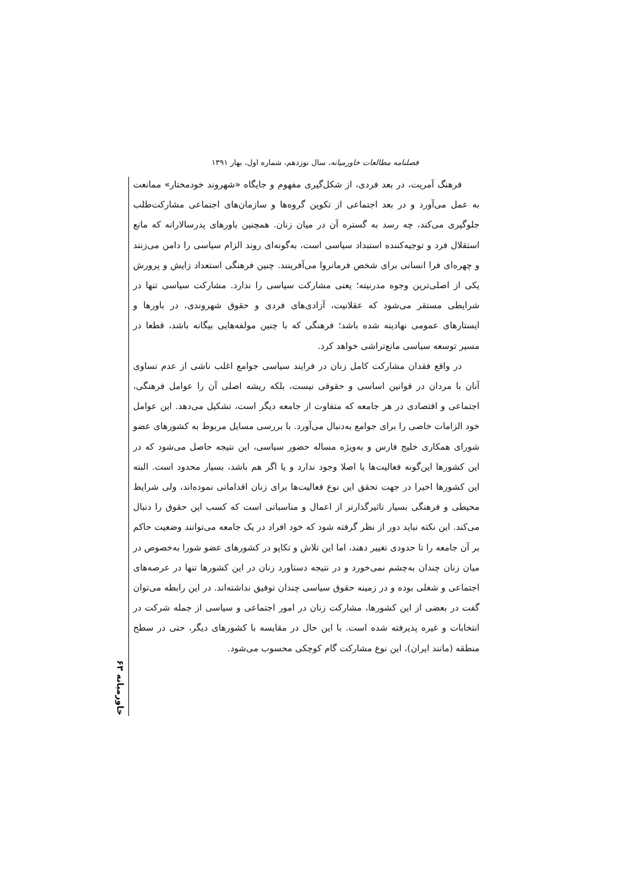فصلنامه مطالعات خاورمیانه، سال نوزدهم، شماره اول، بهار ۱۳۹۱
فرهنگ آمریت، در بعد فردی، از شکل‌گیری مفهوم و جایگاه «شهروند خودمختار» ممانعت به عمل می‌آورد و در بعد اجتماعی از تکوین گروه‌ها و سازمان‌های اجتماعی مشارکت‌طلب جلوگیری می‌کند، چه رسد به گستره آن در میان زنان. همچنین باورهای پدرسالارانه که مانع استقلال فرد و توجیه‌کننده استبداد سیاسی است، به‌گونه‌ای روند الزام سیاسی را دامن می‌زنند و چهره‌ای فرا انسانی برای شخص فرمانروا می‌آفرینند. چنین فرهنگی استعداد زایش و پرورش یکی از اصلی‌ترین وجوه مدرنیته؛ یعنی مشارکت سیاسی را ندارد. مشارکت سیاسی تنها در شرایطی مستقر می‌شود که عقلانیت، آزادی‌های فردی و حقوق شهروندی، در باورها و ایستارهای عمومی نهادینه شده باشد؛ فرهنگی که با چنین مولفه‌هایی بیگانه باشد، قطعا در مسیر توسعه سیاسی مانع‌تراشی خواهد کرد.
در واقع فقدان مشارکت کامل زنان در فرایند سیاسی جوامع اغلب ناشی از عدم تساوی آنان با مردان در قوانین اساسی و حقوقی نیست، بلکه ریشه اصلی آن را عوامل فرهنگی، اجتماعی و اقتصادی در هر جامعه که متفاوت از جامعه دیگر است، تشکیل می‌دهد. این عوامل خود الزامات خاصی را برای جوامع به‌دنبال می‌آورد. با بررسی مسایل مربوط به کشورهای عضو شورای همکاری خلیج فارس و به‌ویژه مساله حضور سیاسی، این نتیجه حاصل می‌شود که در این کشورها این‌گونه فعالیت‌ها یا اصلا وجود ندارد و یا اگر هم باشد، بسیار محدود است. البته این کشورها اخیرا در جهت تحقق این نوع فعالیت‌ها برای زنان اقداماتی نموده‌اند، ولی شرایط محیطی و فرهنگی بسیار تاثیرگذارتر از اعمال و مناسباتی است که کسب این حقوق را دنبال می‌کند. این نکته نباید دور از نظر گرفته شود که خود افراد در یک جامعه می‌توانند وضعیت حاکم بر آن جامعه را تا حدودی تغییر دهند، اما این تلاش و تکاپو در کشورهای عضو شورا به‌خصوص در میان زنان چندان به‌چشم نمی‌خورد و در نتیجه دستاورد زنان در این کشورها تنها در عرصه‌های اجتماعی و شغلی بوده و در زمینه حقوق سیاسی چندان توفیق نداشته‌اند. در این رابطه می‌توان گفت در بعضی از این کشورها، مشارکت زنان در امور اجتماعی و سیاسی از جمله شرکت در انتخابات و غیره پذیرفته شده است. با این حال در مقایسه با کشورهای دیگر، حتی در سطح منطقه (مانند ایران)، این نوع مشارکت گام کوچکی محسوب می‌شود.
خاورمیانه ۶۳